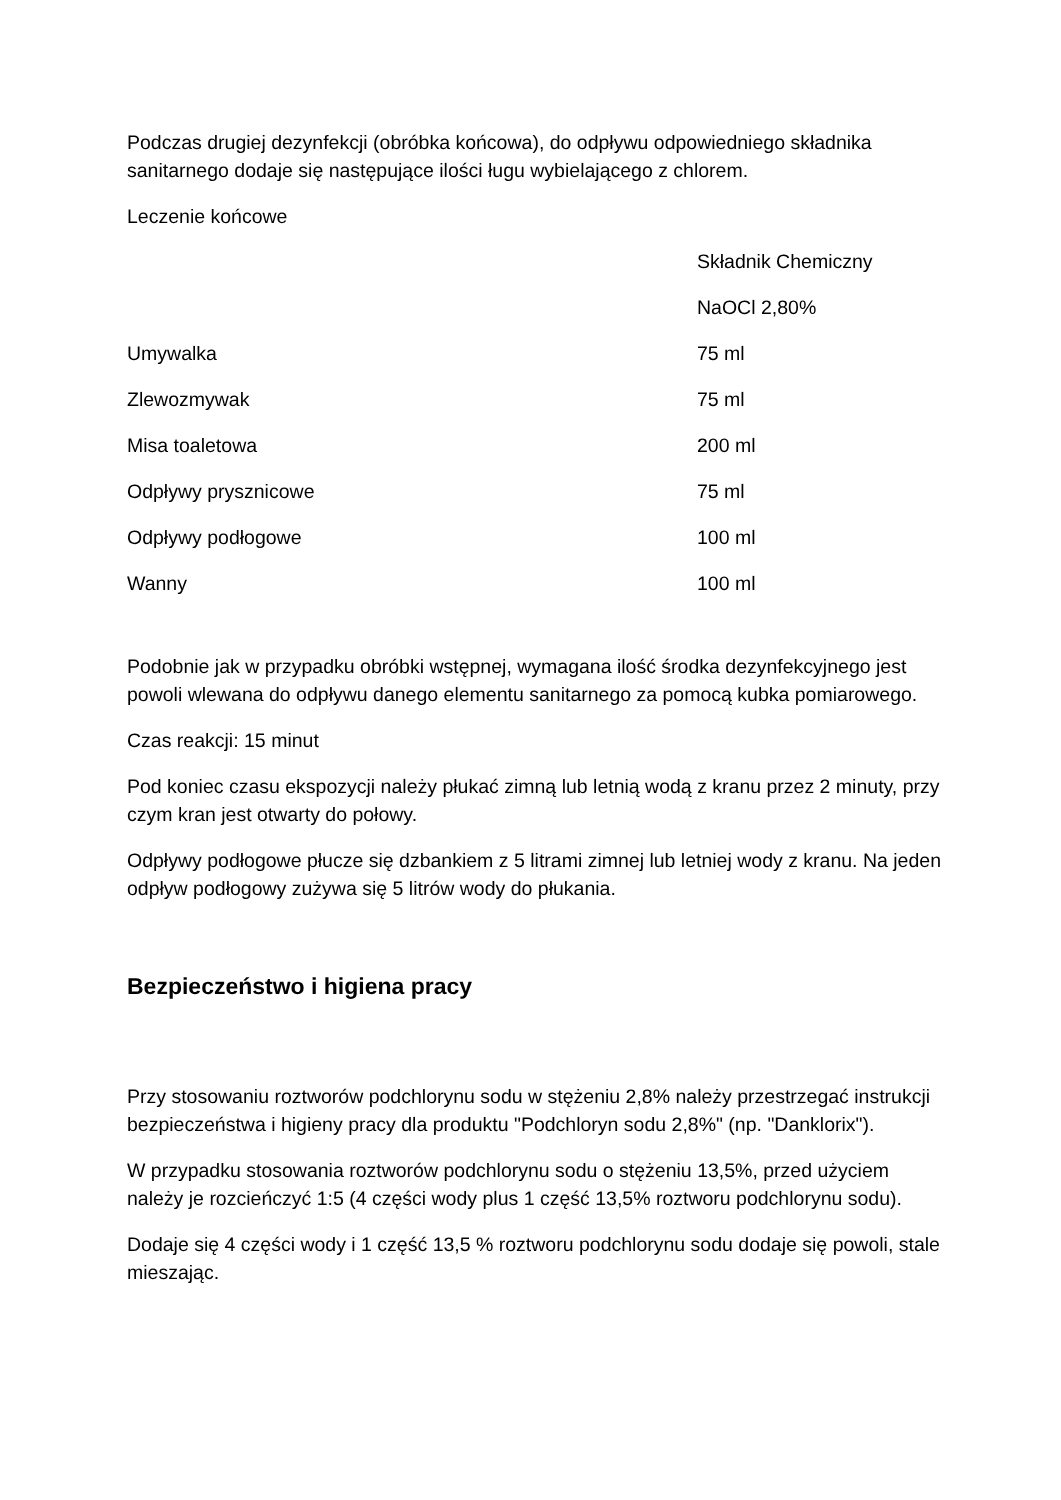Podczas drugiej dezynfekcji (obróbka końcowa), do odpływu odpowiedniego składnika sanitarnego dodaje się następujące ilości ługu wybielającego z chlorem.
Leczenie końcowe
| | Składnik Chemiczny |
| | NaOCl 2,80% |
| Umywalka | 75 ml |
| Zlewozmywak | 75 ml |
| Misa toaletowa | 200 ml |
| Odpływy prysznicowe | 75 ml |
| Odpływy podłogowe | 100 ml |
| Wanny | 100 ml |
Podobnie jak w przypadku obróbki wstępnej, wymagana ilość środka dezynfekcyjnego jest powoli wlewana do odpływu danego elementu sanitarnego za pomocą kubka pomiarowego.
Czas reakcji: 15 minut
Pod koniec czasu ekspozycji należy płukać zimną lub letnią wodą z kranu przez 2 minuty, przy czym kran jest otwarty do połowy.
Odpływy podłogowe płucze się dzbankiem z 5 litrami zimnej lub letniej wody z kranu. Na jeden odpływ podłogowy zużywa się 5 litrów wody do płukania.
Bezpieczeństwo i higiena pracy
Przy stosowaniu roztworów podchlorynu sodu w stężeniu 2,8% należy przestrzegać instrukcji bezpieczeństwa i higieny pracy dla produktu "Podchloryn sodu 2,8%" (np. "Danklorix").
W przypadku stosowania roztworów podchlorynu sodu o stężeniu 13,5%, przed użyciem należy je rozcieńczyć 1:5 (4 części wody plus 1 część 13,5% roztworu podchlorynu sodu).
Dodaje się 4 części wody i 1 część 13,5 % roztworu podchlorynu sodu dodaje się powoli, stale mieszając.